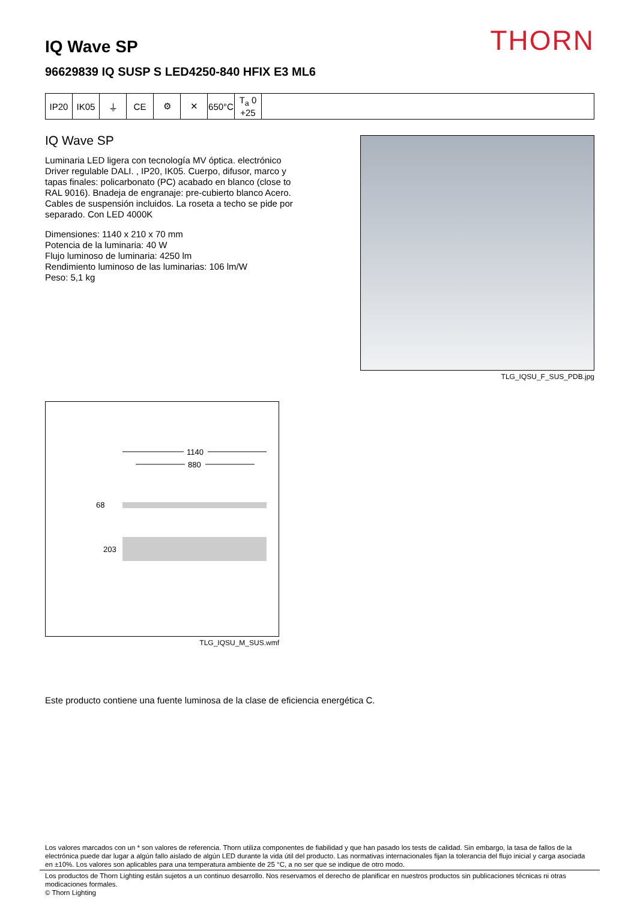THORN
IQ Wave SP
96629839 IQ SUSP S LED4250-840 HFIX E3 ML6
| IP20 | IK05 | ⏚ | CE | ⚙ | ✕ | 650°C | T<sub>a</sub> 0 +25 | |
IQ Wave SP
Luminaria LED ligera con tecnología MV óptica. electrónico Driver regulable DALI. , IP20, IK05. Cuerpo, difusor, marco y tapas finales: policarbonato (PC) acabado en blanco (close to RAL 9016). Bnadeja de engranaje: pre-cubierto blanco Acero. Cables de suspensión incluidos. La roseta a techo se pide por separado. Con LED 4000K
Dimensiones: 1140 x 210 x 70 mm
Potencia de la luminaria: 40 W
Flujo luminoso de luminaria: 4250 lm
Rendimiento luminoso de las luminarias: 106 lm/W
Peso: 5,1 kg
TLG_IQSU_F_SUS_PDB.jpg
1140
880
68
203
TLG_IQSU_M_SUS.wmf
Este producto contiene una fuente luminosa de la clase de eficiencia energética C.
Los valores marcados con un * son valores de referencia. Thorn utiliza componentes de fiabilidad y que han pasado los tests de calidad. Sin embargo, la tasa de fallos de la electrónica puede dar lugar a algún fallo aislado de algún LED durante la vida útil del producto. Las normativas internacionales fijan la tolerancia del flujo inicial y carga asociada en ±10%. Los valores son aplicables para una temperatura ambiente de 25 °C, a no ser que se indique de otro modo.
Los productos de Thorn Lighting están sujetos a un continuo desarrollo. Nos reservamos el derecho de planificar en nuestros productos sin publicaciones técnicas ni otras modicaciones formales.
© Thorn Lighting